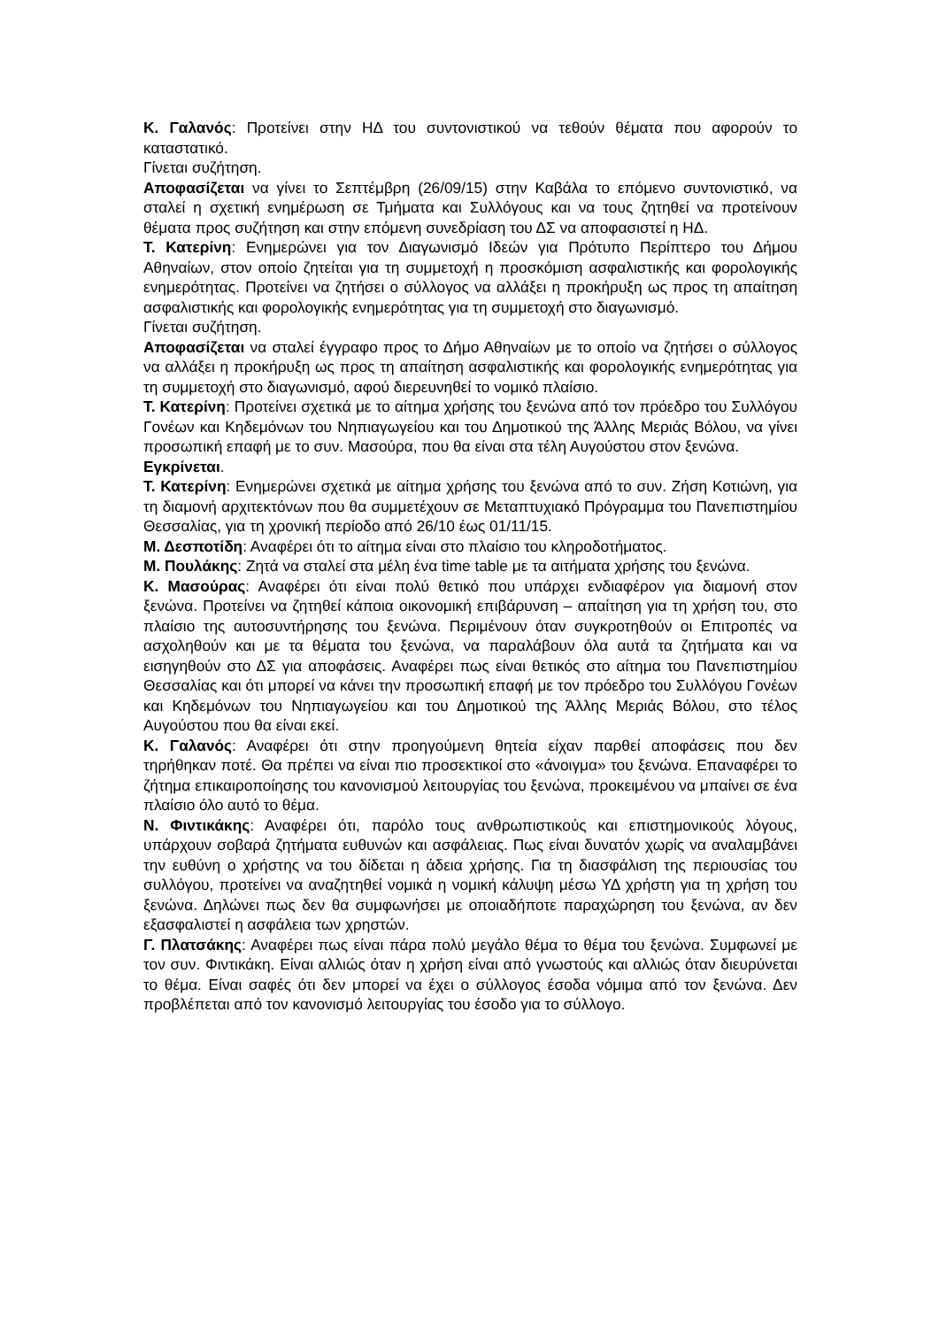Κ. Γαλανός: Προτείνει στην ΗΔ του συντονιστικού να τεθούν θέματα που αφορούν το καταστατικό.
Γίνεται συζήτηση.
Αποφασίζεται να γίνει το Σεπτέμβρη (26/09/15) στην Καβάλα το επόμενο συντονιστικό, να σταλεί η σχετική ενημέρωση σε Τμήματα και Συλλόγους και να τους ζητηθεί να προτείνουν θέματα προς συζήτηση και στην επόμενη συνεδρίαση του ΔΣ να αποφασιστεί η ΗΔ.
Τ. Κατερίνη: Ενημερώνει για τον Διαγωνισμό Ιδεών για Πρότυπο Περίπτερο του Δήμου Αθηναίων, στον οποίο ζητείται για τη συμμετοχή η προσκόμιση ασφαλιστικής και φορολογικής ενημερότητας. Προτείνει να ζητήσει ο σύλλογος να αλλάξει η προκήρυξη ως προς τη απαίτηση ασφαλιστικής και φορολογικής ενημερότητας για τη συμμετοχή στο διαγωνισμό.
Γίνεται συζήτηση.
Αποφασίζεται να σταλεί έγγραφο προς το Δήμο Αθηναίων με το οποίο να ζητήσει ο σύλλογος να αλλάξει η προκήρυξη ως προς τη απαίτηση ασφαλιστικής και φορολογικής ενημερότητας για τη συμμετοχή στο διαγωνισμό, αφού διερευνηθεί το νομικό πλαίσιο.
Τ. Κατερίνη: Προτείνει σχετικά με το αίτημα χρήσης του ξενώνα από τον πρόεδρο του Συλλόγου Γονέων και Κηδεμόνων του Νηπιαγωγείου και του Δημοτικού της Άλλης Μεριάς Βόλου, να γίνει προσωπική επαφή με το συν. Μασούρα, που θα είναι στα τέλη Αυγούστου στον ξενώνα.
Εγκρίνεται.
Τ. Κατερίνη: Ενημερώνει σχετικά με αίτημα χρήσης του ξενώνα από το συν. Ζήση Κοτιώνη, για τη διαμονή αρχιτεκτόνων που θα συμμετέχουν σε Μεταπτυχιακό Πρόγραμμα του Πανεπιστημίου Θεσσαλίας, για τη χρονική περίοδο από 26/10 έως 01/11/15.
Μ. Δεσποτίδη: Αναφέρει ότι το αίτημα είναι στο πλαίσιο του κληροδοτήματος.
Μ. Πουλάκης: Ζητά να σταλεί στα μέλη ένα time table με τα αιτήματα χρήσης του ξενώνα.
Κ. Μασούρας: Αναφέρει ότι είναι πολύ θετικό που υπάρχει ενδιαφέρον για διαμονή στον ξενώνα. Προτείνει να ζητηθεί κάποια οικονομική επιβάρυνση – απαίτηση για τη χρήση του, στο πλαίσιο της αυτοσυντήρησης του ξενώνα. Περιμένουν όταν συγκροτηθούν οι Επιτροπές να ασχοληθούν και με τα θέματα του ξενώνα, να παραλάβουν όλα αυτά τα ζητήματα και να εισηγηθούν στο ΔΣ για αποφάσεις. Αναφέρει πως είναι θετικός στο αίτημα του Πανεπιστημίου Θεσσαλίας και ότι μπορεί να κάνει την προσωπική επαφή με τον πρόεδρο του Συλλόγου Γονέων και Κηδεμόνων του Νηπιαγωγείου και του Δημοτικού της Άλλης Μεριάς Βόλου, στο τέλος Αυγούστου που θα είναι εκεί.
Κ. Γαλανός: Αναφέρει ότι στην προηγούμενη θητεία είχαν παρθεί αποφάσεις που δεν τηρήθηκαν ποτέ. Θα πρέπει να είναι πιο προσεκτικοί στο «άνοιγμα» του ξενώνα. Επαναφέρει το ζήτημα επικαιροποίησης του κανονισμού λειτουργίας του ξενώνα, προκειμένου να μπαίνει σε ένα πλαίσιο όλο αυτό το θέμα.
Ν. Φιντικάκης: Αναφέρει ότι, παρόλο τους ανθρωπιστικούς και επιστημονικούς λόγους, υπάρχουν σοβαρά ζητήματα ευθυνών και ασφάλειας. Πως είναι δυνατόν χωρίς να αναλαμβάνει την ευθύνη ο χρήστης να του δίδεται η άδεια χρήσης. Για τη διασφάλιση της περιουσίας του συλλόγου, προτείνει να αναζητηθεί νομικά η νομική κάλυψη μέσω ΥΔ χρήστη για τη χρήση του ξενώνα. Δηλώνει πως δεν θα συμφωνήσει με οποιαδήποτε παραχώρηση του ξενώνα, αν δεν εξασφαλιστεί η ασφάλεια των χρηστών.
Γ. Πλατσάκης: Αναφέρει πως είναι πάρα πολύ μεγάλο θέμα το θέμα του ξενώνα. Συμφωνεί με τον συν. Φιντικάκη. Είναι αλλιώς όταν η χρήση είναι από γνωστούς και αλλιώς όταν διευρύνεται το θέμα. Είναι σαφές ότι δεν μπορεί να έχει ο σύλλογος έσοδα νόμιμα από τον ξενώνα. Δεν προβλέπεται από τον κανονισμό λειτουργίας του έσοδο για το σύλλογο.